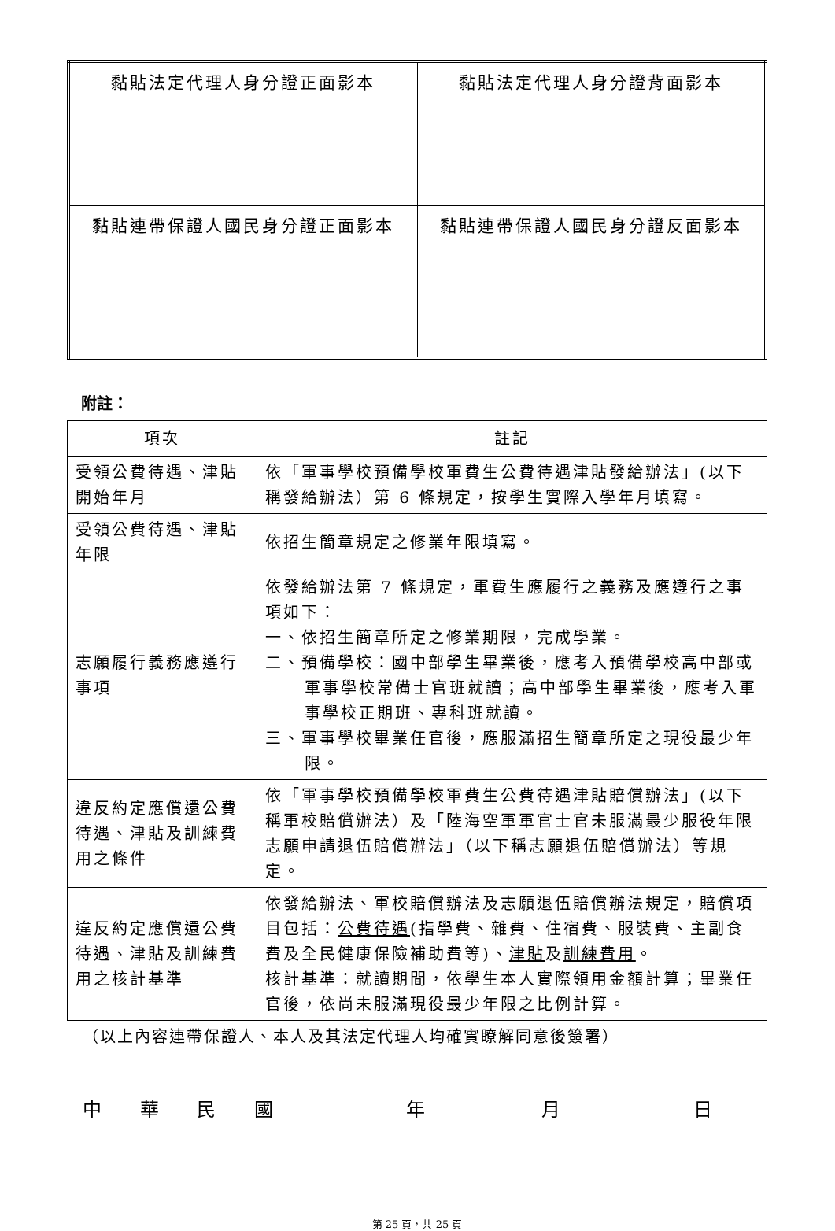| 黏貼法定代理人身分證正面影本 | 黏貼法定代理人身分證背面影本 |
| 黏貼連帶保證人國民身分證正面影本 | 黏貼連帶保證人國民身分證反面影本 |
附註：
| 項次 | 註記 |
| --- | --- |
| 受領公費待遇、津貼開始年月 | 依「軍事學校預備學校軍費生公費待遇津貼發給辦法」(以下稱發給辦法）第 6 條規定，按學生實際入學年月填寫。 |
| 受領公費待遇、津貼年限 | 依招生簡章規定之修業年限填寫。 |
| 志願履行義務應遵行事項 | 依發給辦法第 7 條規定，軍費生應履行之義務及應遵行之事項如下： 一、依招生簡章所定之修業期限，完成學業。 二、預備學校：國中部學生畢業後，應考入預備學校高中部或軍事學校常備士官班就讀；高中部學生畢業後，應考入軍事學校正期班、專科班就讀。 三、軍事學校畢業任官後，應服滿招生簡章所定之現役最少年限。 |
| 違反約定應償還公費待遇、津貼及訓練費用之條件 | 依「軍事學校預備學校軍費生公費待遇津貼賠償辦法」(以下稱軍校賠償辦法）及「陸海空軍軍官士官未服滿最少服役年限志願申請退伍賠償辦法」（以下稱志願退伍賠償辦法）等規定。 |
| 違反約定應償還公費待遇、津貼及訓練費用之核計基準 | 依發給辦法、軍校賠償辦法及志願退伍賠償辦法規定，賠償項目包括： 公費待遇 (指學費、雜費、住宿費、服裝費、主副食費及全民健康保險補助費等)、 津貼 及 訓練費用 。 核計基準：就讀期間，依學生本人實際領用金額計算；畢業任官後，依尚未服滿現役最少年限之比例計算。 |
（以上內容連帶保證人、本人及其法定代理人均確實瞭解同意後簽署）
中華民國年月日
第 25 頁，共 25 頁